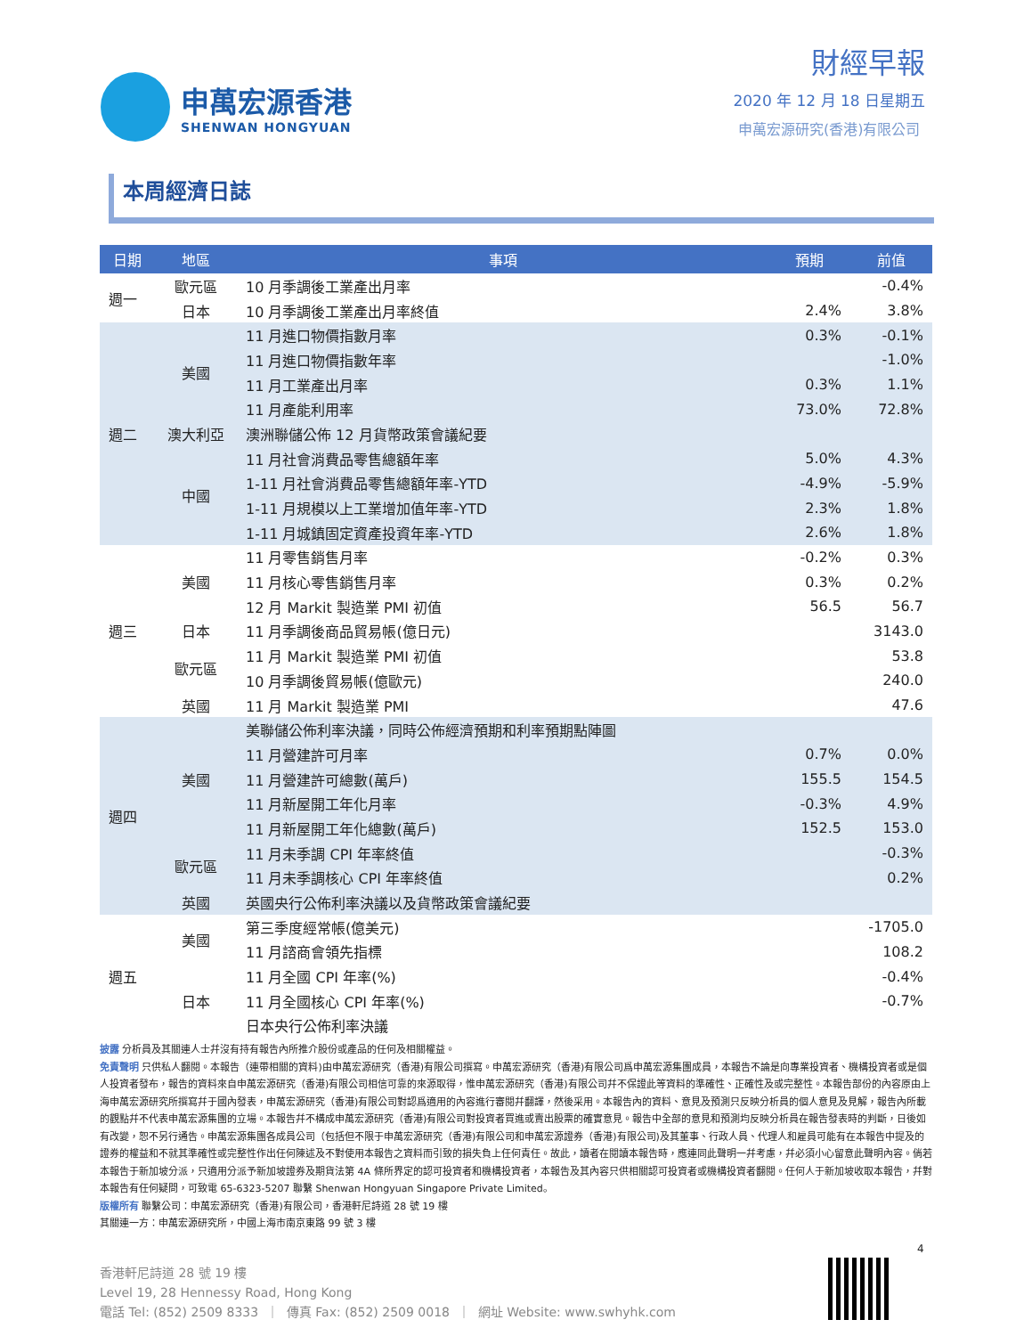申萬宏源香港
SHENWAN HONGYUAN
財經早報
2020 年 12 月 18 日星期五
申萬宏源研究(香港)有限公司
本周經濟日誌
| 日期 | 地區 | 事項 | 預期 | 前值 |
| --- | --- | --- | --- | --- |
| 週一 | 歐元區 | 10 月季調後工業產出月率 | | -0.4% |
| | 日本 | 10 月季調後工業產出月率終值 | 2.4% | 3.8% |
| 週二 | 美國 | 11 月進口物價指數月率 | 0.3% | -0.1% |
| | | 11 月進口物價指數年率 | | -1.0% |
| | | 11 月工業產出月率 | 0.3% | 1.1% |
| | | 11 月產能利用率 | 73.0% | 72.8% |
| | 澳大利亞 | 澳洲聯儲公佈 12 月貨幣政策會議紀要 | | |
| | 中國 | 11 月社會消費品零售總額年率 | 5.0% | 4.3% |
| | | 1-11 月社會消費品零售總額年率-YTD | -4.9% | -5.9% |
| | | 1-11 月規模以上工業增加值年率-YTD | 2.3% | 1.8% |
| | | 1-11 月城鎮固定資產投資年率-YTD | 2.6% | 1.8% |
| 週三 | 美國 | 11 月零售銷售月率 | -0.2% | 0.3% |
| | | 11 月核心零售銷售月率 | 0.3% | 0.2% |
| | | 12 月 Markit 製造業 PMI 初值 | 56.5 | 56.7 |
| | 日本 | 11 月季調後商品貿易帳(億日元) | | 3143.0 |
| | 歐元區 | 11 月 Markit 製造業 PMI 初值 | | 53.8 |
| | | 10 月季調後貿易帳(億歐元) | | 240.0 |
| | 英國 | 11 月 Markit 製造業 PMI | | 47.6 |
| 週四 | 美國 | 美聯儲公佈利率決議，同時公佈經濟預期和利率預期點陣圖 | | |
| | | 11 月營建許可月率 | 0.7% | 0.0% |
| | | 11 月營建許可總數(萬戶) | 155.5 | 154.5 |
| | | 11 月新屋開工年化月率 | -0.3% | 4.9% |
| | | 11 月新屋開工年化總數(萬戶) | 152.5 | 153.0 |
| | 歐元區 | 11 月未季調 CPI 年率終值 | | -0.3% |
| | | 11 月未季調核心 CPI 年率終值 | | 0.2% |
| | 英國 | 英國央行公佈利率決議以及貨幣政策會議紀要 | | |
| 週五 | 美國 | 第三季度經常帳(億美元) | | -1705.0 |
| | | 11 月諮商會領先指標 | | 108.2 |
| | 日本 | 11 月全國 CPI 年率(%) | | -0.4% |
| | | 11 月全國核心 CPI 年率(%) | | -0.7% |
| | | 日本央行公佈利率決議 | | |
披露 分析員及其關連人士幷沒有持有報告內所推介股份或產品的任何及相關權益。
免責聲明 只供私人翻閱。本報告（連帶相關的資料)由申萬宏源研究（香港)有限公司撰寫。申萬宏源研究（香港)有限公司爲申萬宏源集團成員，本報告不論是向專業投資者、機構投資者或是個人投資者發布，報告的資料來自申萬宏源研究（香港)有限公司相信可靠的來源取得，惟申萬宏源研究（香港)有限公司幷不保證此等資料的準確性、正確性及或完整性。本報告部份的內容原由上海申萬宏源研究所撰寫幷于國內發表，申萬宏源研究（香港)有限公司對認爲適用的內容進行審閱幷翻譯，然後采用。本報告內的資料、意見及預測只反映分析員的個人意見及見解，報告內所載的觀點幷不代表申萬宏源集團的立場。本報告幷不構成申萬宏源研究（香港)有限公司對投資者買進或賣出股票的確實意見。報告中全部的意見和預測均反映分析員在報告發表時的判斷，日後如有改變，恕不另行通告。申萬宏源集團各成員公司（包括但不限于申萬宏源研究（香港)有限公司和申萬宏源證券（香港)有限公司)及其董事、行政人員、代理人和雇員可能有在本報告中提及的證券的權益和不就其準確性或完整性作出任何陳述及不對使用本報告之資料而引致的損失負上任何責任。故此，讀者在閱讀本報告時，應連同此聲明一幷考慮，幷必須小心留意此聲明內容。倘若本報告于新加坡分派，只適用分派予新加坡證券及期貨法第 4A 條所界定的認可投資者和機構投資者，本報告及其內容只供相關認可投資者或機構投資者翻閱。任何人于新加坡收取本報告，幷對本報告有任何疑問，可致電 65-6323-5207 聯繫 Shenwan Hongyuan Singapore Private Limited。
版權所有 聯繫公司：申萬宏源研究（香港)有限公司，香港軒尼詩道 28 號 19 樓
其關連一方：申萬宏源研究所，中國上海市南京東路 99 號 3 樓
4
香港軒尼詩道 28 號 19 樓
Level 19, 28 Hennessy Road, Hong Kong
電話 Tel: (852) 2509 8333 ｜ 傳真 Fax: (852) 2509 0018 ｜ 網址 Website: www.swhyhk.com